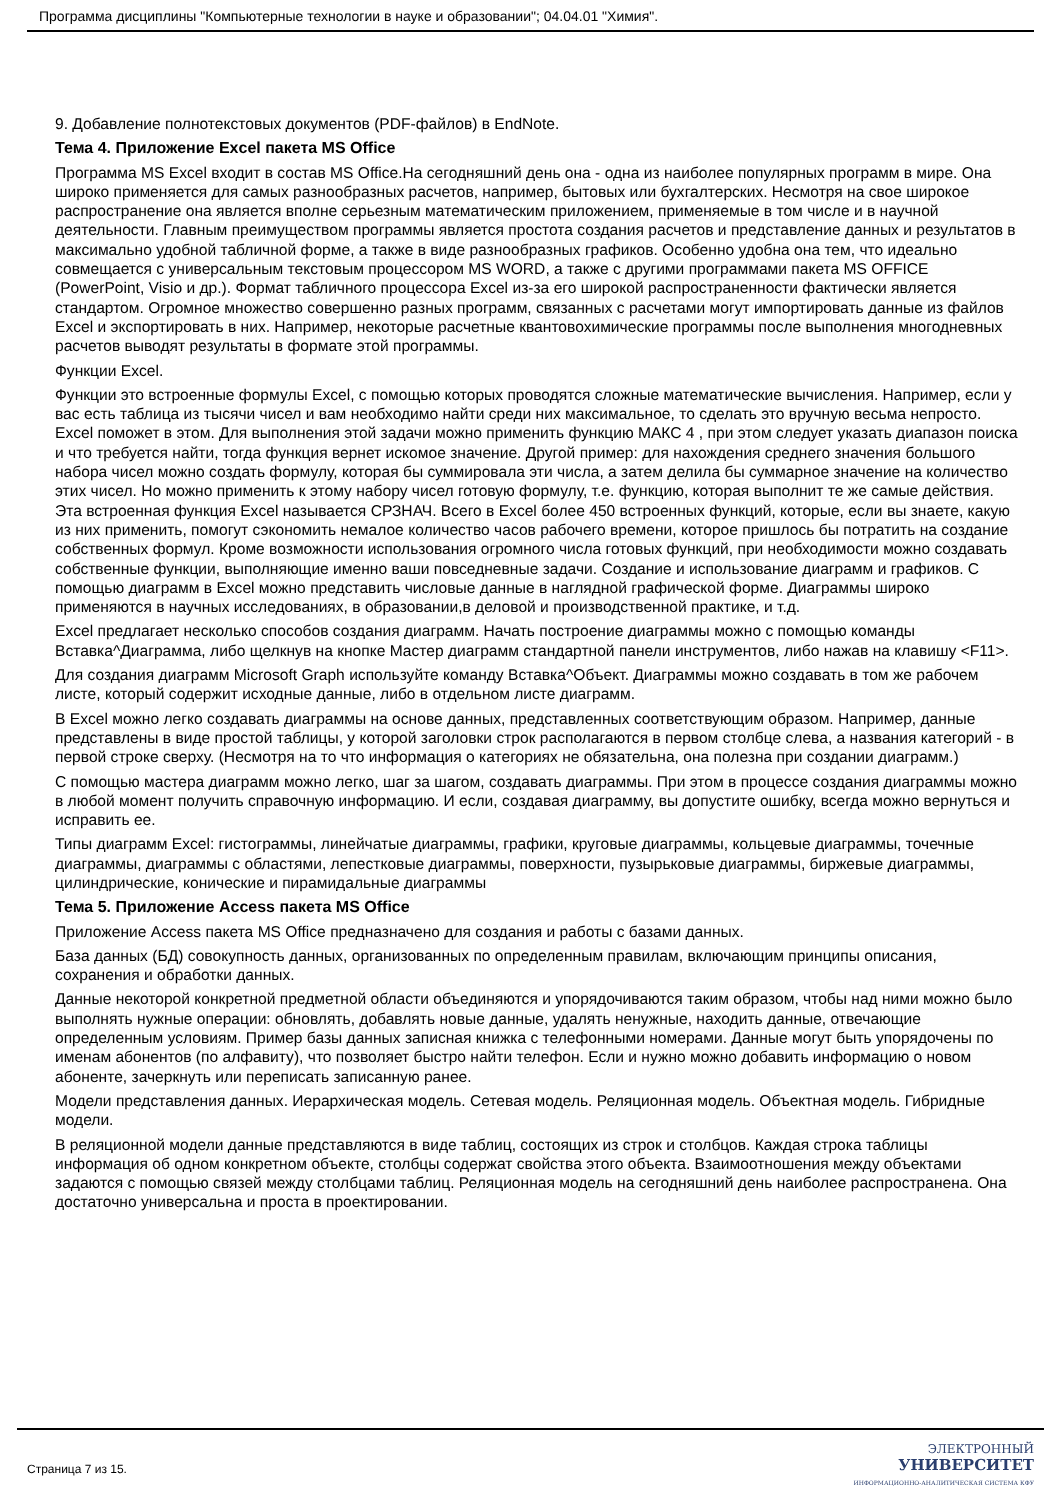Программа дисциплины "Компьютерные технологии в науке и образовании"; 04.04.01 "Химия".
9. Добавление полнотекстовых документов (PDF-файлов) в EndNote.
Тема 4. Приложение Excel пакета MS Office
Программа MS Excel входит в состав MS Office.На сегодняшний день она - одна из наиболее популярных программ в мире. Она широко применяется для самых разнообразных расчетов, например, бытовых или бухгалтерских. Несмотря на свое широкое распространение она является вполне серьезным математическим приложением, применяемые в том числе и в научной деятельности. Главным преимуществом программы является простота создания расчетов и представление данных и результатов в максимально удобной табличной форме, а также в виде разнообразных графиков. Особенно удобна она тем, что идеально совмещается с универсальным текстовым процессором MS WORD, а также с другими программами пакета MS OFFICE (PowerPoint, Visio и др.). Формат табличного процессора Excel из-за его широкой распространенности фактически является стандартом. Огромное множество совершенно разных программ, связанных с расчетами могут импортировать данные из файлов Excel и экспортировать в них. Например, некоторые расчетные квантовохимические программы после выполнения многодневных расчетов выводят результаты в формате этой программы.
Функции Excel.
Функции это встроенные формулы Excel, с помощью которых проводятся сложные математические вычисления. Например, если у вас есть таблица из тысячи чисел и вам необходимо найти среди них максимальное, то сделать это вручную весьма непросто. Excel поможет в этом. Для выполнения этой задачи можно применить функцию МАКС 4 , при этом следует указать диапазон поиска и что требуется найти, тогда функция вернет искомое значение. Другой пример: для нахождения среднего значения большого набора чисел можно создать формулу, которая бы суммировала эти числа, а затем делила бы суммарное значение на количество этих чисел. Но можно применить к этому набору чисел готовую формулу, т.е. функцию, которая выполнит те же самые действия. Эта встроенная функция Excel называется СРЗНАЧ. Всего в Excel более 450 встроенных функций, которые, если вы знаете, какую из них применить, помогут сэкономить немалое количество часов рабочего времени, которое пришлось бы потратить на создание собственных формул. Кроме возможности использования огромного числа готовых функций, при необходимости можно создавать собственные функции, выполняющие именно ваши повседневные задачи. Создание и использование диаграмм и графиков. С помощью диаграмм в Excel можно представить числовые данные в наглядной графической форме. Диаграммы широко применяются в научных исследованиях, в образовании,в деловой и производственной практике, и т.д.
Excel предлагает несколько способов создания диаграмм. Начать построение диаграммы можно с помощью команды Вставка^Диаграмма, либо щелкнув на кнопке Мастер диаграмм стандартной панели инструментов, либо нажав на клавишу <F11>.
Для создания диаграмм Microsoft Graph используйте команду Вставка^Объект. Диаграммы можно создавать в том же рабочем листе, который содержит исходные данные, либо в отдельном листе диаграмм.
В Excel можно легко создавать диаграммы на основе данных, представленных соответствующим образом. Например, данные представлены в виде простой таблицы, у которой заголовки строк располагаются в первом столбце слева, а названия категорий - в первой строке сверху. (Несмотря на то что информация о категориях не обязательна, она полезна при создании диаграмм.)
С помощью мастера диаграмм можно легко, шаг за шагом, создавать диаграммы. При этом в процессе создания диаграммы можно в любой момент получить справочную информацию. И если, создавая диаграмму, вы допустите ошибку, всегда можно вернуться и исправить ее.
Типы диаграмм Excel: гистограммы, линейчатые диаграммы, графики, круговые диаграммы, кольцевые диаграммы, точечные диаграммы, диаграммы с областями, лепестковые диаграммы, поверхности, пузырьковые диаграммы, биржевые диаграммы, цилиндрические, конические и пирамидальные диаграммы
Тема 5. Приложение Access пакета MS Office
Приложение Access пакета MS Office предназначено для создания и работы с базами данных.
База данных (БД) совокупность данных, организованных по определенным правилам, включающим принципы описания, сохранения и обработки данных.
Данные некоторой конкретной предметной области объединяются и упорядочиваются таким образом, чтобы над ними можно было выполнять нужные операции: обновлять, добавлять новые данные, удалять ненужные, находить данные, отвечающие определенным условиям. Пример базы данных записная книжка с телефонными номерами. Данные могут быть упорядочены по именам абонентов (по алфавиту), что позволяет быстро найти телефон. Если и нужно можно добавить информацию о новом абоненте, зачеркнуть или переписать записанную ранее.
Модели представления данных. Иерархическая модель. Сетевая модель. Реляционная модель. Объектная модель. Гибридные модели.
В реляционной модели данные представляются в виде таблиц, состоящих из строк и столбцов. Каждая строка таблицы информация об одном конкретном объекте, столбцы содержат свойства этого объекта. Взаимоотношения между объектами задаются с помощью связей между столбцами таблиц. Реляционная модель на сегодняшний день наиболее распространена. Она достаточно универсальна и проста в проектировании.
Страница 7 из 15.
ЭЛЕКТРОННЫЙ
УНИВЕРСИТЕТ
ИНФОРМАЦИОННО-АНАЛИТИЧЕСКАЯ СИСТЕМА КФУ